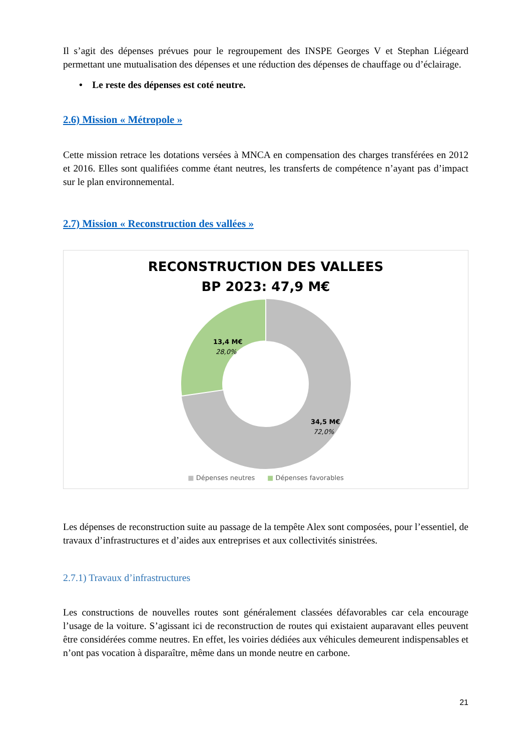Il s’agit des dépenses prévues pour le regroupement des INSPE Georges V et Stephan Liégeard permettant une mutualisation des dépenses et une réduction des dépenses de chauffage ou d’éclairage.
• Le reste des dépenses est coté neutre.
2.6) Mission « Métropole »
Cette mission retrace les dotations versées à MNCA en compensation des charges transférées en 2012 et 2016. Elles sont qualifiées comme étant neutres, les transferts de compétence n’ayant pas d’impact sur le plan environnemental.
2.7) Mission « Reconstruction des vallées »
RECONSTRUCTION DES VALLEES
BP 2023: 47,9 M€
13,4 M€
28,0%
34,5 M€
72,0%
■ Dépenses neutres ■ Dépenses favorables
Les dépenses de reconstruction suite au passage de la tempête Alex sont composées, pour l’essentiel, de travaux d’infrastructures et d’aides aux entreprises et aux collectivités sinistrées.
2.7.1) Travaux d’infrastructures
Les constructions de nouvelles routes sont généralement classées défavorables car cela encourage l’usage de la voiture. S’agissant ici de reconstruction de routes qui existaient auparavant elles peuvent être considérées comme neutres. En effet, les voiries dédiées aux véhicules demeurent indispensables et n’ont pas vocation à disparaître, même dans un monde neutre en carbone.
21